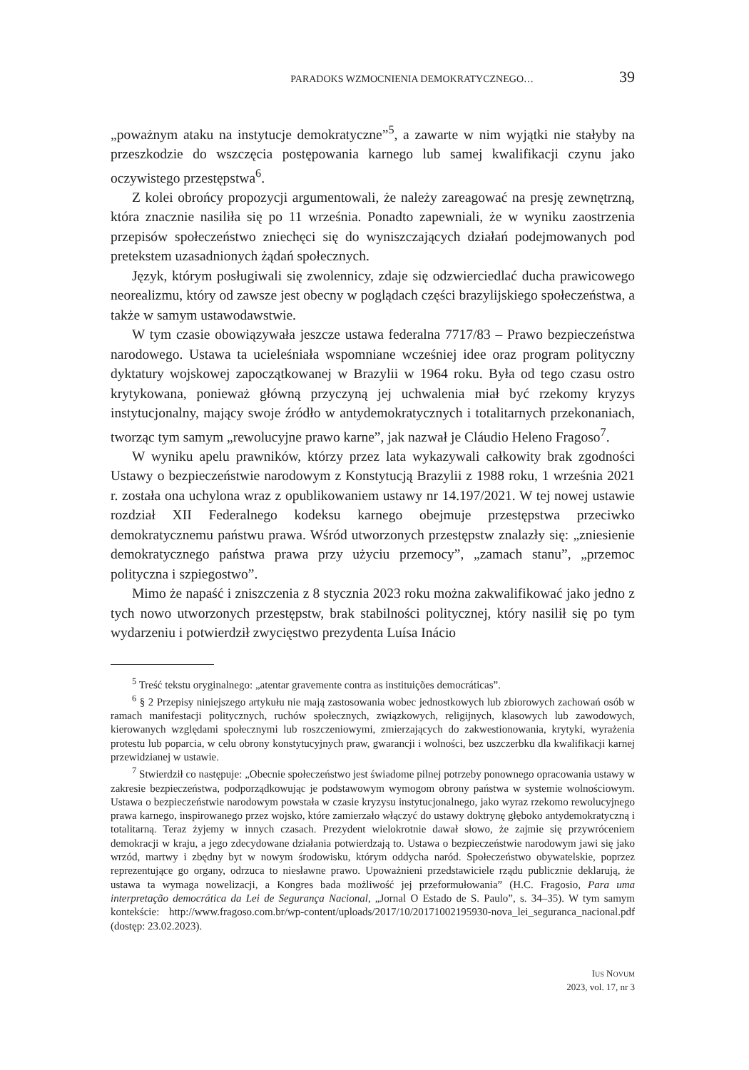PARADOKS WZMOCNIENIA DEMOKRATYCZNEGO… 39
„poważnym ataku na instytucje demokratyczne”<sup>5</sup>, a zawarte w nim wyjątki nie stałyby na przeszkodzie do wszczęcia postępowania karnego lub samej kwalifikacji czynu jako oczywistego przestępstwa<sup>6</sup>.
Z kolei obrońcy propozycji argumentowali, że należy zareagować na presję zewnętrzną, która znacznie nasiliła się po 11 września. Ponadto zapewniali, że w wyniku zaostrzenia przepisów społeczeństwo zniechęci się do wyniszczających działań podejmowanych pod pretekstem uzasadnionych żądań społecznych.
Język, którym posługiwali się zwolennicy, zdaje się odzwierciedlać ducha prawicowego neorealizmu, który od zawsze jest obecny w poglądach części brazylijskiego społeczeństwa, a także w samym ustawodawstwie.
W tym czasie obowiązywała jeszcze ustawa federalna 7717/83 – Prawo bezpieczeństwa narodowego. Ustawa ta ucieleśniała wspomniane wcześniej idee oraz program polityczny dyktatury wojskowej zapoczątkowanej w Brazylii w 1964 roku. Była od tego czasu ostro krytykowana, ponieważ główną przyczyną jej uchwalenia miał być rzekomy kryzys instytucjonalny, mający swoje źródło w antydemokratycznych i totalitarnych przekonaniach, tworząc tym samym „rewolucyjne prawo karne”, jak nazwał je Cláudio Heleno Fragoso<sup>7</sup>.
W wyniku apelu prawników, którzy przez lata wykazywali całkowity brak zgodności Ustawy o bezpieczeństwie narodowym z Konstytucją Brazylii z 1988 roku, 1 września 2021 r. została ona uchylona wraz z opublikowaniem ustawy nr 14.197/2021. W tej nowej ustawie rozdział XII Federalnego kodeksu karnego obejmuje przestępstwa przeciwko demokratycznemu państwu prawa. Wśród utworzonych przestępstw znalazły się: „zniesienie demokratycznego państwa prawa przy użyciu przemocy”, „zamach stanu”, „przemoc polityczna i szpiegostwo”.
Mimo że napaść i zniszczenia z 8 stycznia 2023 roku można zakwalifikować jako jedno z tych nowo utworzonych przestępstw, brak stabilności politycznej, który nasilił się po tym wydarzeniu i potwierdził zwycięstwo prezydenta Luísa Inácio
<sup>5</sup> Treść tekstu oryginalnego: „atentar gravemente contra as instituições democráticas”.
<sup>6</sup> § 2 Przepisy niniejszego artykułu nie mają zastosowania wobec jednostkowych lub zbiorowych zachowań osób w ramach manifestacji politycznych, ruchów społecznych, związkowych, religijnych, klasowych lub zawodowych, kierowanych względami społecznymi lub roszczeniowymi, zmierzających do zakwestionowania, krytyki, wyrażenia protestu lub poparcia, w celu obrony konstytucyjnych praw, gwarancji i wolności, bez uszczerbku dla kwalifikacji karnej przewidzianej w ustawie.
<sup>7</sup> Stwierdził co następuje: „Obecnie społeczeństwo jest świadome pilnej potrzeby ponownego opracowania ustawy w zakresie bezpieczeństwa, podporządkowując je podstawowym wymogom obrony państwa w systemie wolnościowym. Ustawa o bezpieczeństwie narodowym powstała w czasie kryzysu instytucjonalnego, jako wyraz rzekomo rewolucyjnego prawa karnego, inspirowanego przez wojsko, które zamierzało włączyć do ustawy doktrynę głęboko antydemokratyczną i totalitarną. Teraz żyjemy w innych czasach. Prezydent wielokrotnie dawał słowo, że zajmie się przywróceniem demokracji w kraju, a jego zdecydowane działania potwierdzają to. Ustawa o bezpieczeństwie narodowym jawi się jako wrzód, martwy i zbędny byt w nowym środowisku, którym oddycha naród. Społeczeństwo obywatelskie, poprzez reprezentujące go organy, odrzuca to niesławne prawo. Upoważnieni przedstawiciele rządu publicznie deklarują, że ustawa ta wymaga nowelizacji, a Kongres bada możliwość jej przeformułowania” (H.C. Fragosio, Para uma interpretação democrática da Lei de Segurança Nacional, „Jornal O Estado de S. Paulo”, s. 34–35). W tym samym kontekście: http://www.fragoso.com.br/wp-content/uploads/2017/10/20171002195930-nova_lei_seguranca_nacional.pdf (dostęp: 23.02.2023).
IUS NOVUM
2023, vol. 17, nr 3